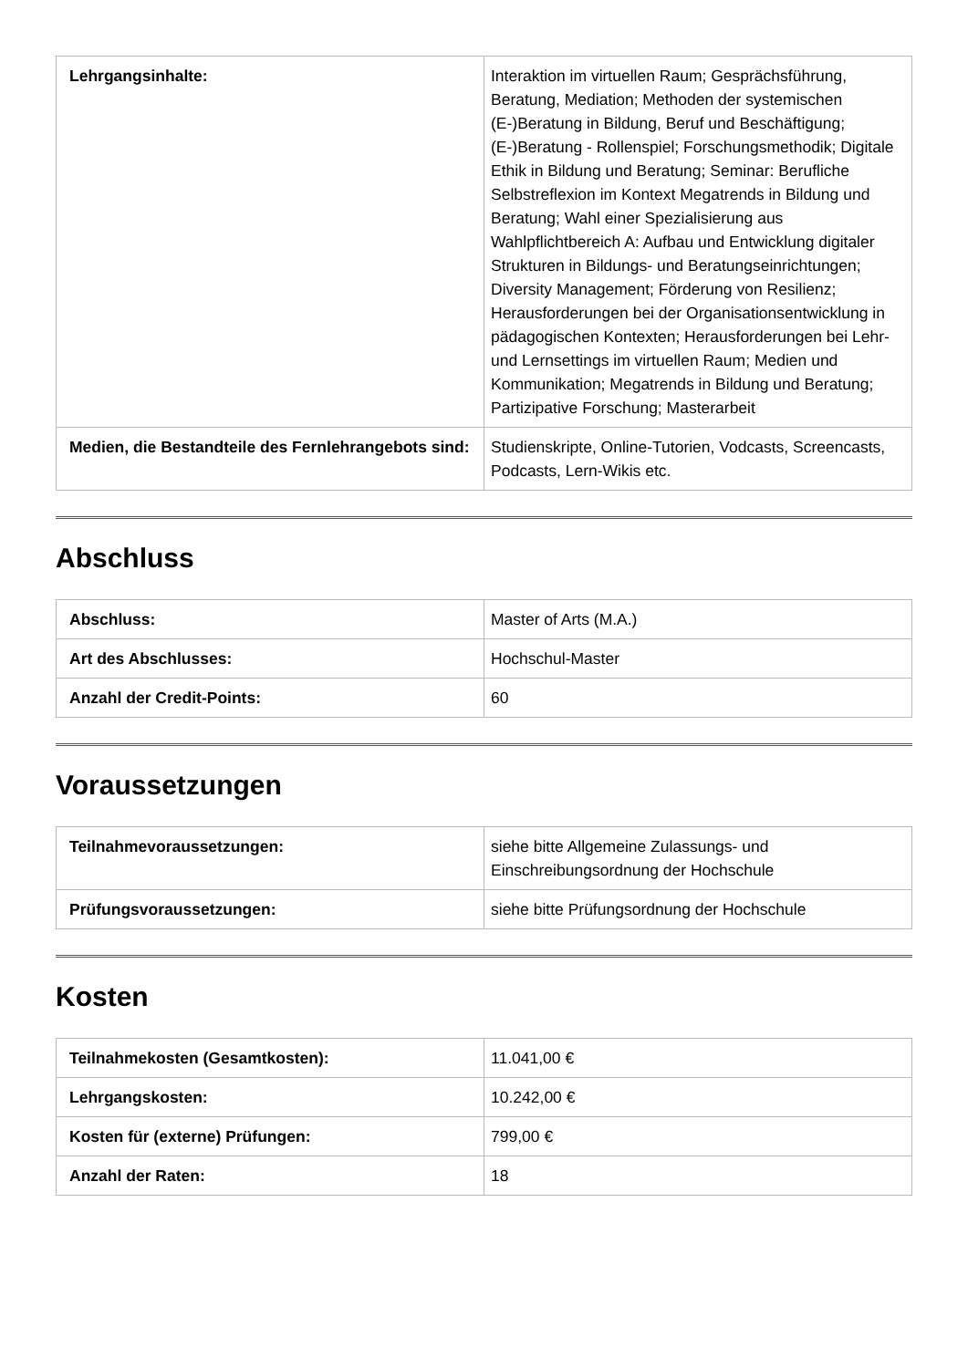| Lehrgangsinhalte: | Interaktion im virtuellen Raum; Gesprächsführung, Beratung, Mediation; Methoden der systemischen (E-)Beratung in Bildung, Beruf und Beschäftigung; (E-)Beratung - Rollenspiel; Forschungsmethodik; Digitale Ethik in Bildung und Beratung; Seminar: Berufliche Selbstreflexion im Kontext Megatrends in Bildung und Beratung; Wahl einer Spezialisierung aus Wahlpflichtbereich A: Aufbau und Entwicklung digitaler Strukturen in Bildungs- und Beratungseinrichtungen; Diversity Management; Förderung von Resilienz; Herausforderungen bei der Organisationsentwicklung in pädagogischen Kontexten; Herausforderungen bei Lehr- und Lernsettings im virtuellen Raum; Medien und Kommunikation; Megatrends in Bildung und Beratung; Partizipative Forschung; Masterarbeit |
| Medien, die Bestandteile des Fernlehrangebots sind: | Studienskripte, Online-Tutorien, Vodcasts, Screencasts, Podcasts, Lern-Wikis etc. |
Abschluss
| Abschluss: | Master of Arts (M.A.) |
| Art des Abschlusses: | Hochschul-Master |
| Anzahl der Credit-Points: | 60 |
Voraussetzungen
| Teilnahmevoraussetzungen: | siehe bitte Allgemeine Zulassungs- und Einschreibungsordnung der Hochschule |
| Prüfungsvoraussetzungen: | siehe bitte Prüfungsordnung der Hochschule |
Kosten
| Teilnahmekosten (Gesamtkosten): | 11.041,00 € |
| Lehrgangskosten: | 10.242,00 € |
| Kosten für (externe) Prüfungen: | 799,00 € |
| Anzahl der Raten: | 18 |